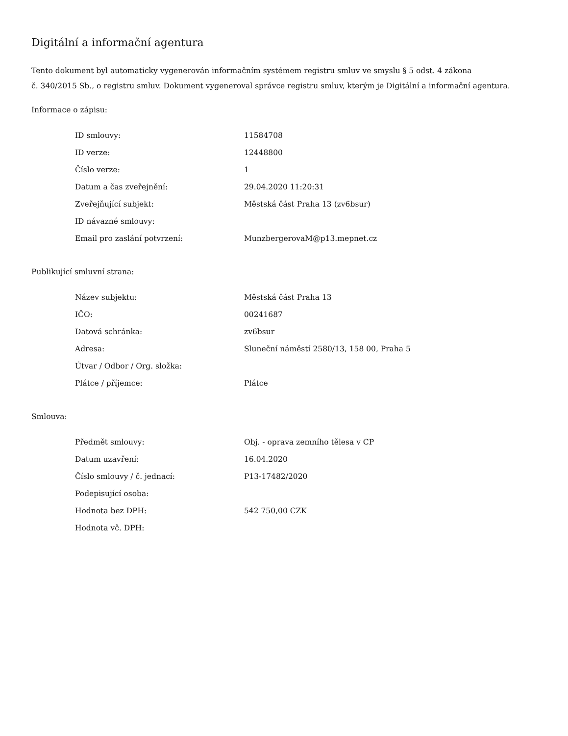Digitální a informační agentura
Tento dokument byl automaticky vygenerován informačním systémem registru smluv ve smyslu § 5 odst. 4 zákona
č. 340/2015 Sb., o registru smluv. Dokument vygeneroval správce registru smluv, kterým je Digitální a informační agentura.
Informace o zápisu:
| ID smlouvy: | 11584708 |
| ID verze: | 12448800 |
| Číslo verze: | 1 |
| Datum a čas zveřejnění: | 29.04.2020 11:20:31 |
| Zveřejňující subjekt: | Městská část Praha 13 (zv6bsur) |
| ID návazné smlouvy: | |
| Email pro zaslání potvrzení: | MunzbergerovaM@p13.mepnet.cz |
Publikující smluvní strana:
| Název subjektu: | Městská část Praha 13 |
| IČO: | 00241687 |
| Datová schránka: | zv6bsur |
| Adresa: | Sluneční náměstí 2580/13, 158 00, Praha 5 |
| Útvar / Odbor / Org. složka: | |
| Plátce / příjemce: | Plátce |
Smlouva:
| Předmět smlouvy: | Obj. - oprava zemního tělesa v CP |
| Datum uzavření: | 16.04.2020 |
| Číslo smlouvy / č. jednací: | P13-17482/2020 |
| Podepisující osoba: | |
| Hodnota bez DPH: | 542 750,00 CZK |
| Hodnota vč. DPH: | |